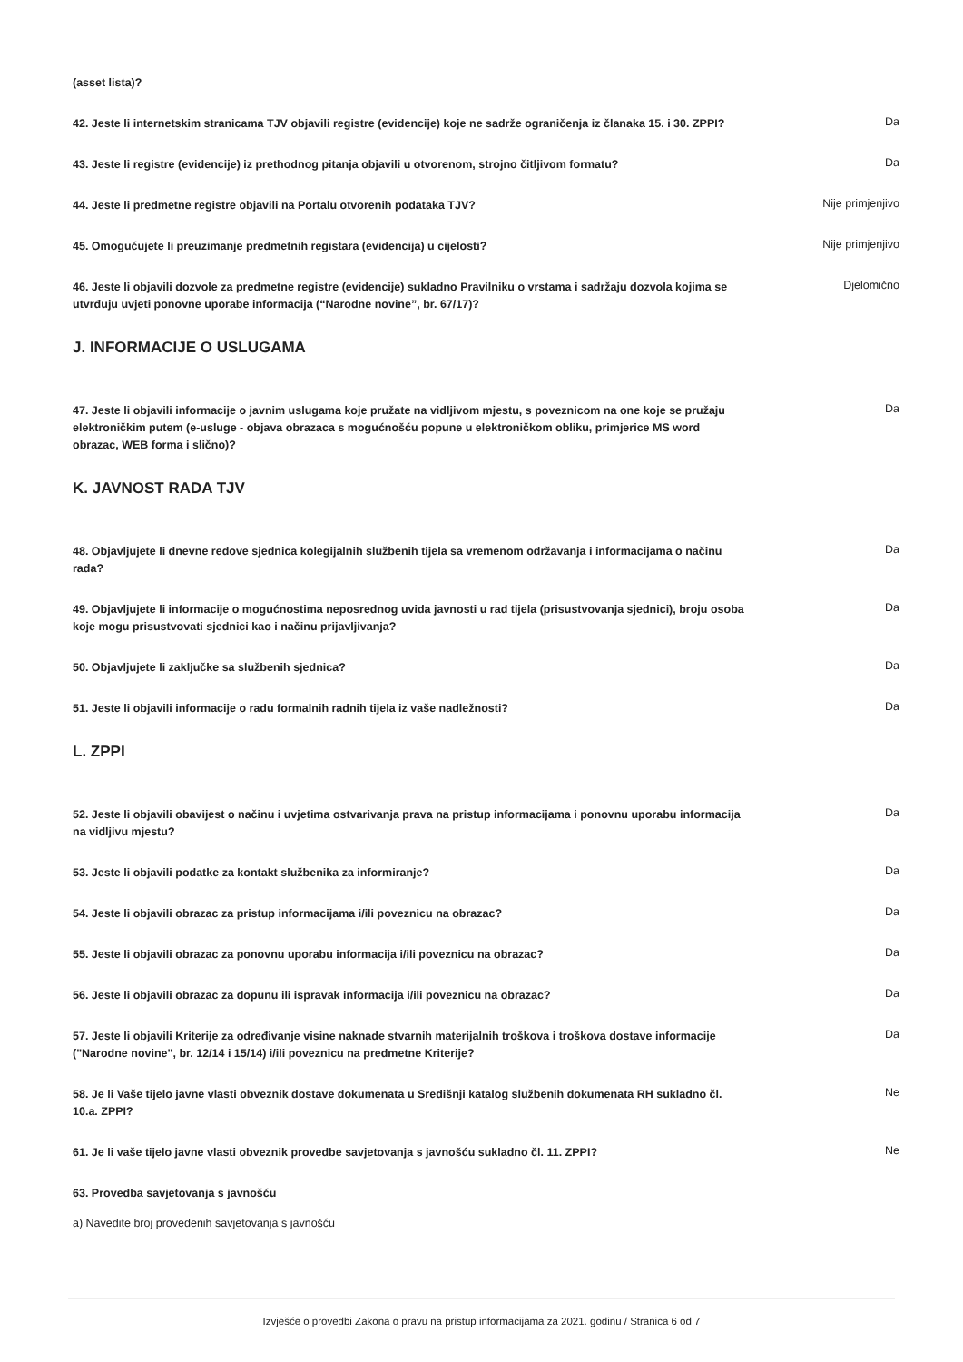(asset lista)?
42. Jeste li internetskim stranicama TJV objavili registre (evidencije) koje ne sadrže ograničenja iz članaka 15. i 30. ZPPI?
Da
43. Jeste li registre (evidencije) iz prethodnog pitanja objavili u otvorenom, strojno čitljivom formatu?
Da
44. Jeste li predmetne registre objavili na Portalu otvorenih podataka TJV?
Nije primjenjivo
45. Omogućujete li preuzimanje predmetnih registara (evidencija) u cijelosti?
Nije primjenjivo
46. Jeste li objavili dozvole za predmetne registre (evidencije) sukladno Pravilniku o vrstama i sadržaju dozvola kojima se utvrđuju uvjeti ponovne uporabe informacija (“Narodne novine”, br. 67/17)?
Djelomično
J. INFORMACIJE O USLUGAMA
47. Jeste li objavili informacije o javnim uslugama koje pružate na vidljivom mjestu, s poveznicom na one koje se pružaju elektroničkim putem (e-usluge - objava obrazaca s mogućnošću popune u elektroničkom obliku, primjerice MS word obrazac, WEB forma i slično)?
Da
K. JAVNOST RADA TJV
48. Objavljujete li dnevne redove sjednica kolegijalnih službenih tijela sa vremenom održavanja i informacijama o načinu rada?
Da
49. Objavljujete li informacije o mogućnostima neposrednog uvida javnosti u rad tijela (prisustvovanja sjednici), broju osoba koje mogu prisustvovati sjednici kao i načinu prijavljivanja?
Da
50. Objavljujete li zaključke sa službenih sjednica?
Da
51. Jeste li objavili informacije o radu formalnih radnih tijela iz vaše nadležnosti?
Da
L. ZPPI
52. Jeste li objavili obavijest o načinu i uvjetima ostvarivanja prava na pristup informacijama i ponovnu uporabu informacija na vidljivu mjestu?
Da
53. Jeste li objavili podatke za kontakt službenika za informiranje?
Da
54. Jeste li objavili obrazac za pristup informacijama i/ili poveznicu na obrazac?
Da
55. Jeste li objavili obrazac za ponovnu uporabu informacija i/ili poveznicu na obrazac?
Da
56. Jeste li objavili obrazac za dopunu ili ispravak informacija i/ili poveznicu na obrazac?
Da
57. Jeste li objavili Kriterije za određivanje visine naknade stvarnih materijalnih troškova i troškova dostave informacije ("Narodne novine", br. 12/14 i 15/14) i/ili poveznicu na predmetne Kriterije?
Da
58. Je li Vaše tijelo javne vlasti obveznik dostave dokumenata u Središnji katalog službenih dokumenata RH sukladno čl. 10.a. ZPPI?
Ne
61. Je li vaše tijelo javne vlasti obveznik provedbe savjetovanja s javnošću sukladno čl. 11. ZPPI?
Ne
63. Provedba savjetovanja s javnošću
a) Navedite broj provedenih savjetovanja s javnošću
Izvješće o provedbi Zakona o pravu na pristup informacijama za 2021. godinu / Stranica 6 od 7